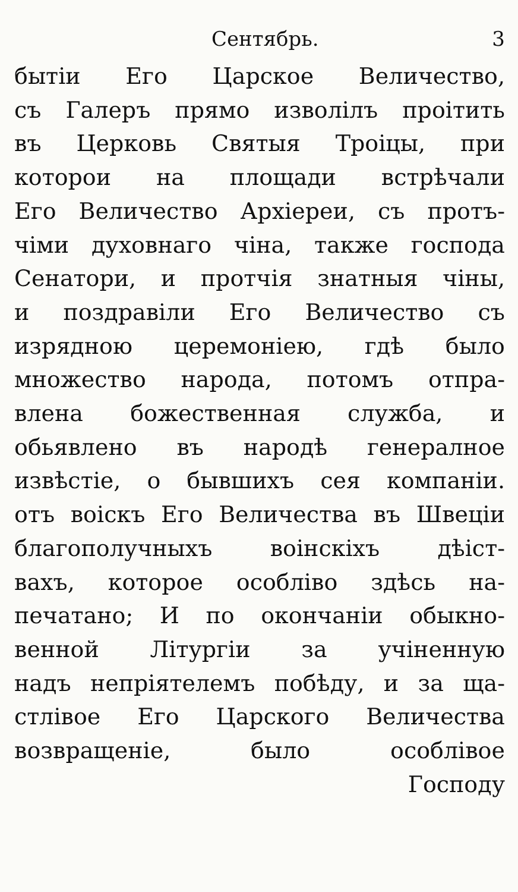Сентябрь. 3
бытiи Его Царское Величество,
съ Галеръ прямо изволiлъ проiтить
въ Церковь Святыя Троiцы, при
которои на площади встрѣчали
Его Величество Архiереи, съ протъ-
чiми духовнаго чiна, также господа
Сенатори, и протчiя знатныя чiны,
и поздравiли Его Величество съ
изрядною церемонiею, гдѣ было
множество народа, потомъ отпра-
влена божественная служба, и
обьявлено въ народѣ генералное
извѣстiе, о бывшихъ сея компанiи.
отъ воiскъ Его Величества въ Швецiи
благополучныхъ воiнскiхъ дѣiст-
вахъ, которое особлiво здѣсь на-
печатано; И по окончанiи обыкно-
венной Лiтургiи за учiненную
надъ непрiятелемъ побѣду, и за ща-
стлiвое Его Царского Величества
возвращенiе, было особлiвое
Господу